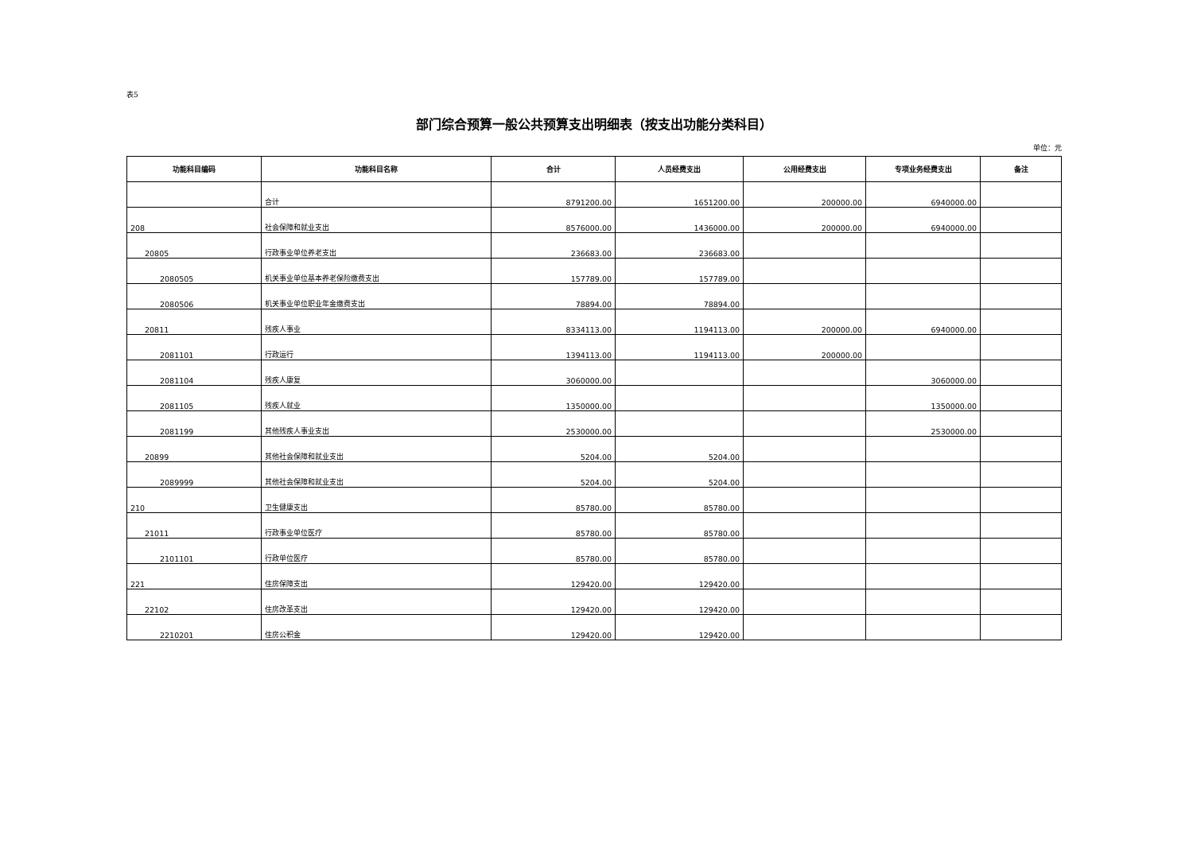表5
部门综合预算一般公共预算支出明细表（按支出功能分类科目）
单位：元
| 功能科目编码 | 功能科目名称 | 合计 | 人员经费支出 | 公用经费支出 | 专项业务经费支出 | 备注 |
| --- | --- | --- | --- | --- | --- | --- |
| | 合计 | 8791200.00 | 1651200.00 | 200000.00 | 6940000.00 | |
| 208 | 社会保障和就业支出 | 8576000.00 | 1436000.00 | 200000.00 | 6940000.00 | |
| 20805 | 行政事业单位养老支出 | 236683.00 | 236683.00 | | | |
| 2080505 | 机关事业单位基本养老保险缴费支出 | 157789.00 | 157789.00 | | | |
| 2080506 | 机关事业单位职业年金缴费支出 | 78894.00 | 78894.00 | | | |
| 20811 | 残疾人事业 | 8334113.00 | 1194113.00 | 200000.00 | 6940000.00 | |
| 2081101 | 行政运行 | 1394113.00 | 1194113.00 | 200000.00 | | |
| 2081104 | 残疾人康复 | 3060000.00 | | | 3060000.00 | |
| 2081105 | 残疾人就业 | 1350000.00 | | | 1350000.00 | |
| 2081199 | 其他残疾人事业支出 | 2530000.00 | | | 2530000.00 | |
| 20899 | 其他社会保障和就业支出 | 5204.00 | 5204.00 | | | |
| 2089999 | 其他社会保障和就业支出 | 5204.00 | 5204.00 | | | |
| 210 | 卫生健康支出 | 85780.00 | 85780.00 | | | |
| 21011 | 行政事业单位医疗 | 85780.00 | 85780.00 | | | |
| 2101101 | 行政单位医疗 | 85780.00 | 85780.00 | | | |
| 221 | 住房保障支出 | 129420.00 | 129420.00 | | | |
| 22102 | 住房改革支出 | 129420.00 | 129420.00 | | | |
| 2210201 | 住房公积金 | 129420.00 | 129420.00 | | | |